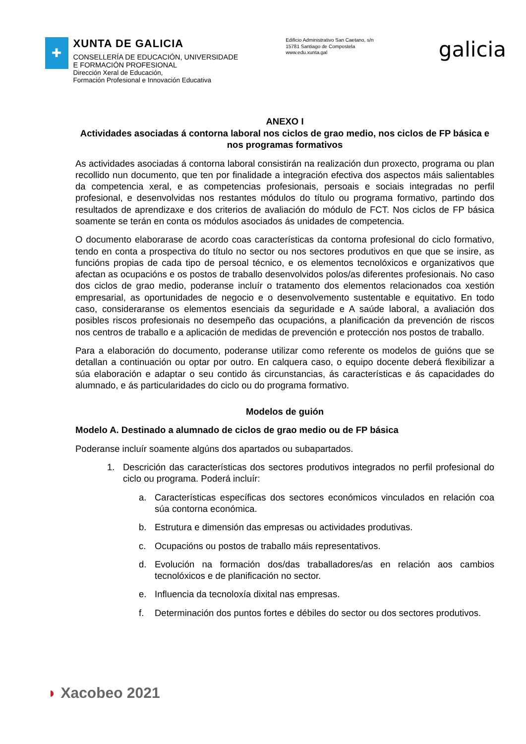✚
XUNTA DE GALICIA
CONSELLERÍA DE EDUCACIÓN, UNIVERSIDADE
E FORMACIÓN PROFESIONAL
Dirección Xeral de Educación,
Formación Profesional e Innovación Educativa
Edificio Administrativo San Caetano, s/n
15781 Santiago de Compostela
www.edu.xunta.gal
galicia
ANEXO I
Actividades asociadas á contorna laboral nos ciclos de grao medio, nos ciclos de FP básica e nos programas formativos
As actividades asociadas á contorna laboral consistirán na realización dun proxecto, programa ou plan recollido nun documento, que ten por finalidade a integración efectiva dos aspectos máis salientables da competencia xeral, e as competencias profesionais, persoais e sociais integradas no perfil profesional, e desenvolvidas nos restantes módulos do título ou programa formativo, partindo dos resultados de aprendizaxe e dos criterios de avaliación do módulo de FCT. Nos ciclos de FP básica soamente se terán en conta os módulos asociados ás unidades de competencia.
O documento elaborarase de acordo coas características da contorna profesional do ciclo formativo, tendo en conta a prospectiva do título no sector ou nos sectores produtivos en que que se insire, as funcións propias de cada tipo de persoal técnico, e os elementos tecnolóxicos e organizativos que afectan as ocupacións e os postos de traballo desenvolvidos polos/as diferentes profesionais. No caso dos ciclos de grao medio, poderanse incluír o tratamento dos elementos relacionados coa xestión empresarial, as oportunidades de negocio e o desenvolvemento sustentable e equitativo. En todo caso, consideraranse os elementos esenciais da seguridade e A saúde laboral, a avaliación dos posibles riscos profesionais no desempeño das ocupacións, a planificación da prevención de riscos nos centros de traballo e a aplicación de medidas de prevención e protección nos postos de traballo.
Para a elaboración do documento, poderanse utilizar como referente os modelos de guións que se detallan a continuación ou optar por outro. En calquera caso, o equipo docente deberá flexibilizar a súa elaboración e adaptar o seu contido ás circunstancias, ás características e ás capacidades do alumnado, e ás particularidades do ciclo ou do programa formativo.
Modelos de guión
Modelo A. Destinado a alumnado de ciclos de grao medio ou de FP básica
Poderanse incluír soamente algúns dos apartados ou subapartados.
1. Descrición das características dos sectores produtivos integrados no perfil profesional do ciclo ou programa. Poderá incluír:
a. Características específicas dos sectores económicos vinculados en relación coa súa contorna económica.
b. Estrutura e dimensión das empresas ou actividades produtivas.
c. Ocupacións ou postos de traballo máis representativos.
d. Evolución na formación dos/das traballadores/as en relación aos cambios tecnolóxicos e de planificación no sector.
e. Influencia da tecnoloxía dixital nas empresas.
f. Determinación dos puntos fortes e débiles do sector ou dos sectores produtivos.
◗ Xacobeo 2021